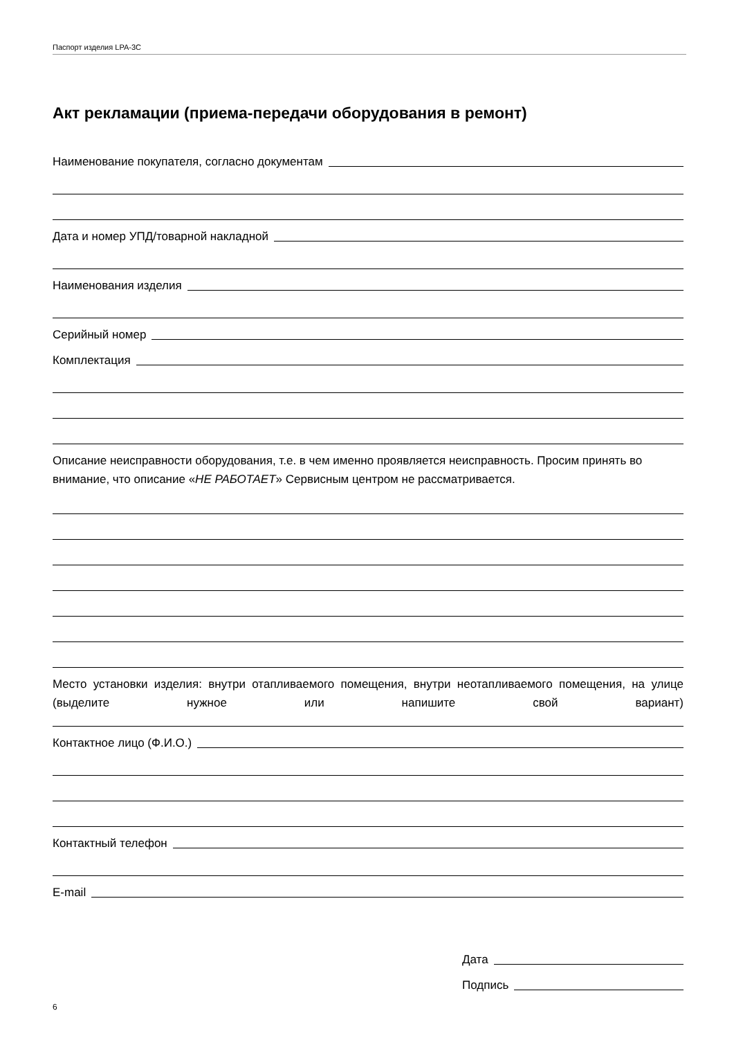Паспорт изделия LPA-3C
Акт рекламации (приема-передачи оборудования в ремонт)
Наименование покупателя, согласно документам
Дата и номер УПД/товарной накладной
Наименования изделия
Серийный номер
Комплектация
Описание неисправности оборудования, т.е. в чем именно проявляется неисправность. Просим принять во внимание, что описание «НЕ РАБОТАЕТ» Сервисным центром не рассматривается.
Место установки изделия: внутри отапливаемого помещения, внутри неотапливаемого помещения, на улице (выделите нужное или напишите свой вариант)
Контактное лицо (Ф.И.О.)
Контактный телефон
E-mail
Дата
Подпись
6